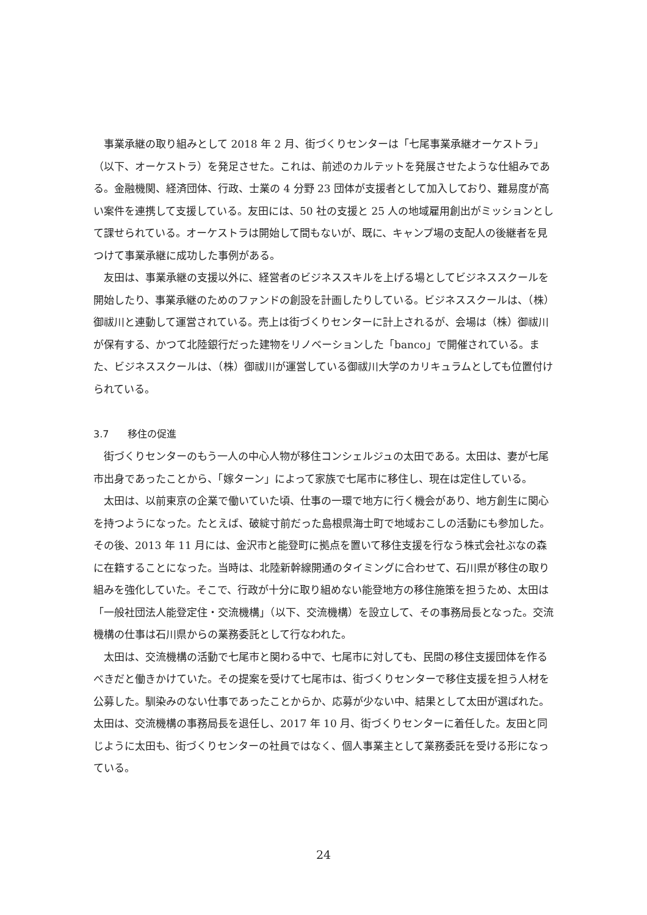事業承継の取り組みとして 2018 年 2 月、街づくりセンターは「七尾事業承継オーケストラ」（以下、オーケストラ）を発足させた。これは、前述のカルテットを発展させたような仕組みである。金融機関、経済団体、行政、士業の 4 分野 23 団体が支援者として加入しており、難易度が高い案件を連携して支援している。友田には、50 社の支援と 25 人の地域雇用創出がミッションとして課せられている。オーケストラは開始して間もないが、既に、キャンプ場の支配人の後継者を見つけて事業承継に成功した事例がある。
友田は、事業承継の支援以外に、経営者のビジネススキルを上げる場としてビジネススクールを開始したり、事業承継のためのファンドの創設を計画したりしている。ビジネススクールは、（株）御祓川と連動して運営されている。売上は街づくりセンターに計上されるが、会場は（株）御祓川が保有する、かつて北陸銀行だった建物をリノベーションした「banco」で開催されている。また、ビジネススクールは、（株）御祓川が運営している御祓川大学のカリキュラムとしても位置付けられている。
3.7 移住の促進
街づくりセンターのもう一人の中心人物が移住コンシェルジュの太田である。太田は、妻が七尾市出身であったことから、「嫁ターン」によって家族で七尾市に移住し、現在は定住している。
太田は、以前東京の企業で働いていた頃、仕事の一環で地方に行く機会があり、地方創生に関心を持つようになった。たとえば、破綻寸前だった島根県海士町で地域おこしの活動にも参加した。その後、2013 年 11 月には、金沢市と能登町に拠点を置いて移住支援を行なう株式会社ぶなの森に在籍することになった。当時は、北陸新幹線開通のタイミングに合わせて、石川県が移住の取り組みを強化していた。そこで、行政が十分に取り組めない能登地方の移住施策を担うため、太田は「一般社団法人能登定住・交流機構」（以下、交流機構）を設立して、その事務局長となった。交流機構の仕事は石川県からの業務委託として行なわれた。
太田は、交流機構の活動で七尾市と関わる中で、七尾市に対しても、民間の移住支援団体を作るべきだと働きかけていた。その提案を受けて七尾市は、街づくりセンターで移住支援を担う人材を公募した。馴染みのない仕事であったことからか、応募が少ない中、結果として太田が選ばれた。太田は、交流機構の事務局長を退任し、2017 年 10 月、街づくりセンターに着任した。友田と同じように太田も、街づくりセンターの社員ではなく、個人事業主として業務委託を受ける形になっている。
24